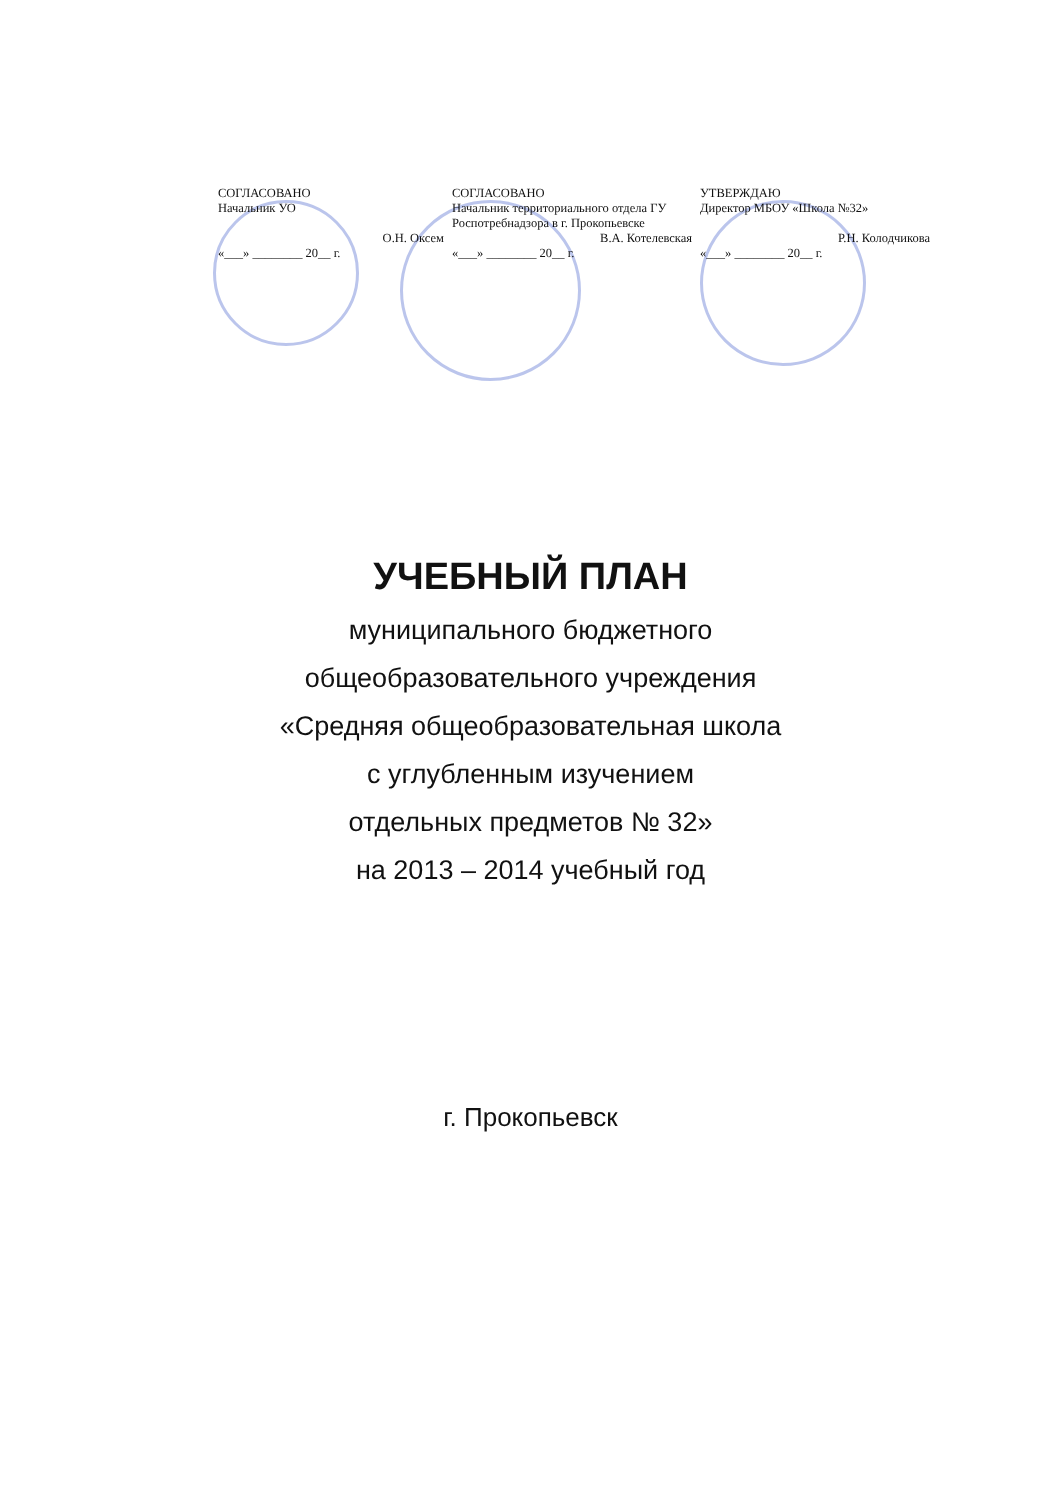СОГЛАСОВАНО
Начальник УО
О.Н. Оксем
«___» ________ 20__ г.
СОГЛАСОВАНО
Начальник территориального отдела ГУ Роспотребнадзора в г. Прокопьевске
В.А. Котелевская
«___» ________ 20__ г.
УТВЕРЖДАЮ
Директор МБОУ «Школа №32»
Р.Н. Колодчикова
«___» ________ 20__ г.
УЧЕБНЫЙ ПЛАН
муниципального бюджетного
общеобразовательного учреждения
«Средняя общеобразовательная школа
с углубленным изучением
отдельных предметов № 32»
на 2013 – 2014 учебный год
г. Прокопьевск